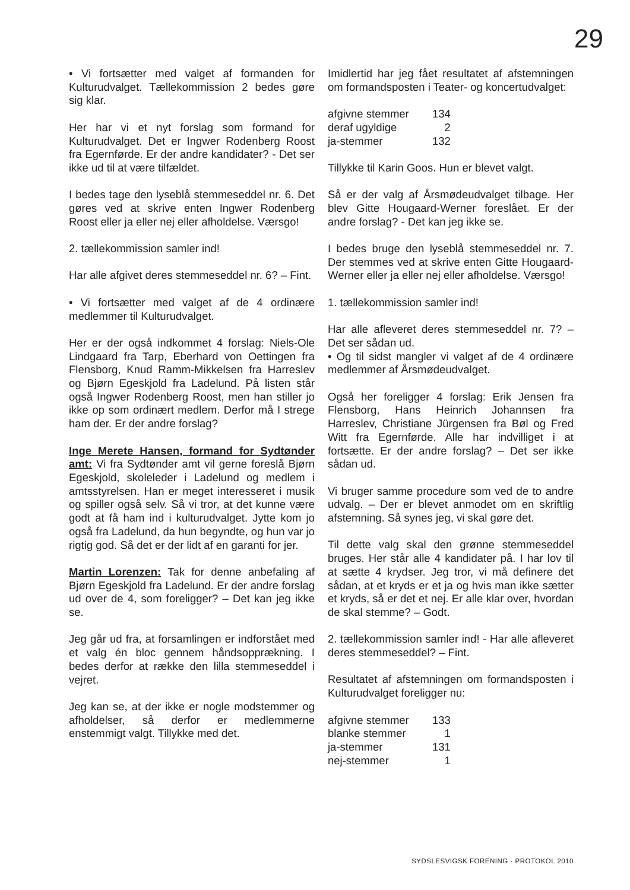29
• Vi fortsætter med valget af formanden for Kulturudvalget. Tællekommission 2 bedes gøre sig klar.
Her har vi et nyt forslag som formand for Kulturudvalget. Det er Ingwer Rodenberg Roost fra Egernførde. Er der andre kandidater? - Det ser ikke ud til at være tilfældet.
I bedes tage den lyseblå stemmeseddel nr. 6. Det gøres ved at skrive enten Ingwer Rodenberg Roost eller ja eller nej eller afholdelse. Værsgo!
2. tællekommission samler ind!
Har alle afgivet deres stemmeseddel nr. 6? – Fint.
• Vi fortsætter med valget af de 4 ordinære medlemmer til Kulturudvalget.
Her er der også indkommet 4 forslag: Niels-Ole Lindgaard fra Tarp, Eberhard von Oettingen fra Flensborg, Knud Ramm-Mikkelsen fra Harreslev og Bjørn Egeskjold fra Ladelund. På listen står også Ingwer Rodenberg Roost, men han stiller jo ikke op som ordinært medlem. Derfor må I strege ham der. Er der andre forslag?
Inge Merete Hansen, formand for Sydtønder amt: Vi fra Sydtønder amt vil gerne foreslå Bjørn Egeskjold, skoleleder i Ladelund og medlem i amtsstyrelsen. Han er meget interesseret i musik og spiller også selv. Så vi tror, at det kunne være godt at få ham ind i kulturudvalget. Jytte kom jo også fra Ladelund, da hun begyndte, og hun var jo rigtig god. Så det er der lidt af en garanti for jer.
Martin Lorenzen: Tak for denne anbefaling af Bjørn Egeskjold fra Ladelund. Er der andre forslag ud over de 4, som foreligger? – Det kan jeg ikke se.
Jeg går ud fra, at forsamlingen er indforstået med et valg én bloc gennem håndsopprækning. I bedes derfor at række den lilla stemmeseddel i vejret.
Jeg kan se, at der ikke er nogle modstemmer og afholdelser, så derfor er medlemmerne enstemmigt valgt. Tillykke med det.
Imidlertid har jeg fået resultatet af afstemningen om formandsposten i Teater- og koncertudvalget:
| afgivne stemmer | 134 |
| deraf ugyldige | 2 |
| ja-stemmer | 132 |
Tillykke til Karin Goos. Hun er blevet valgt.
Så er der valg af Årsmødeudvalget tilbage. Her blev Gitte Hougaard-Werner foreslået. Er der andre forslag? - Det kan jeg ikke se.
I bedes bruge den lyseblå stemmeseddel nr. 7. Der stemmes ved at skrive enten Gitte Hougaard-Werner eller ja eller nej eller afholdelse. Værsgo!
1. tællekommission samler ind!
Har alle afleveret deres stemmeseddel nr. 7? – Det ser sådan ud.
• Og til sidst mangler vi valget af de 4 ordinære medlemmer af Årsmødeudvalget.
Også her foreligger 4 forslag: Erik Jensen fra Flensborg, Hans Heinrich Johannsen fra Harreslev, Christiane Jürgensen fra Bøl og Fred Witt fra Egernførde. Alle har indvilliget i at fortsætte. Er der andre forslag? – Det ser ikke sådan ud.
Vi bruger samme procedure som ved de to andre udvalg. – Der er blevet anmodet om en skriftlig afstemning. Så synes jeg, vi skal gøre det.
Til dette valg skal den grønne stemmeseddel bruges. Her står alle 4 kandidater på. I har lov til at sætte 4 krydser. Jeg tror, vi må definere det sådan, at et kryds er et ja og hvis man ikke sætter et kryds, så er det et nej. Er alle klar over, hvordan de skal stemme? – Godt.
2. tællekommission samler ind! - Har alle afleveret deres stemmeseddel? – Fint.
Resultatet af afstemningen om formandsposten i Kulturudvalget foreligger nu:
| afgivne stemmer | 133 |
| blanke stemmer | 1 |
| ja-stemmer | 131 |
| nej-stemmer | 1 |
SYDSLESVIGSK FORENING · PROTOKOL 2010